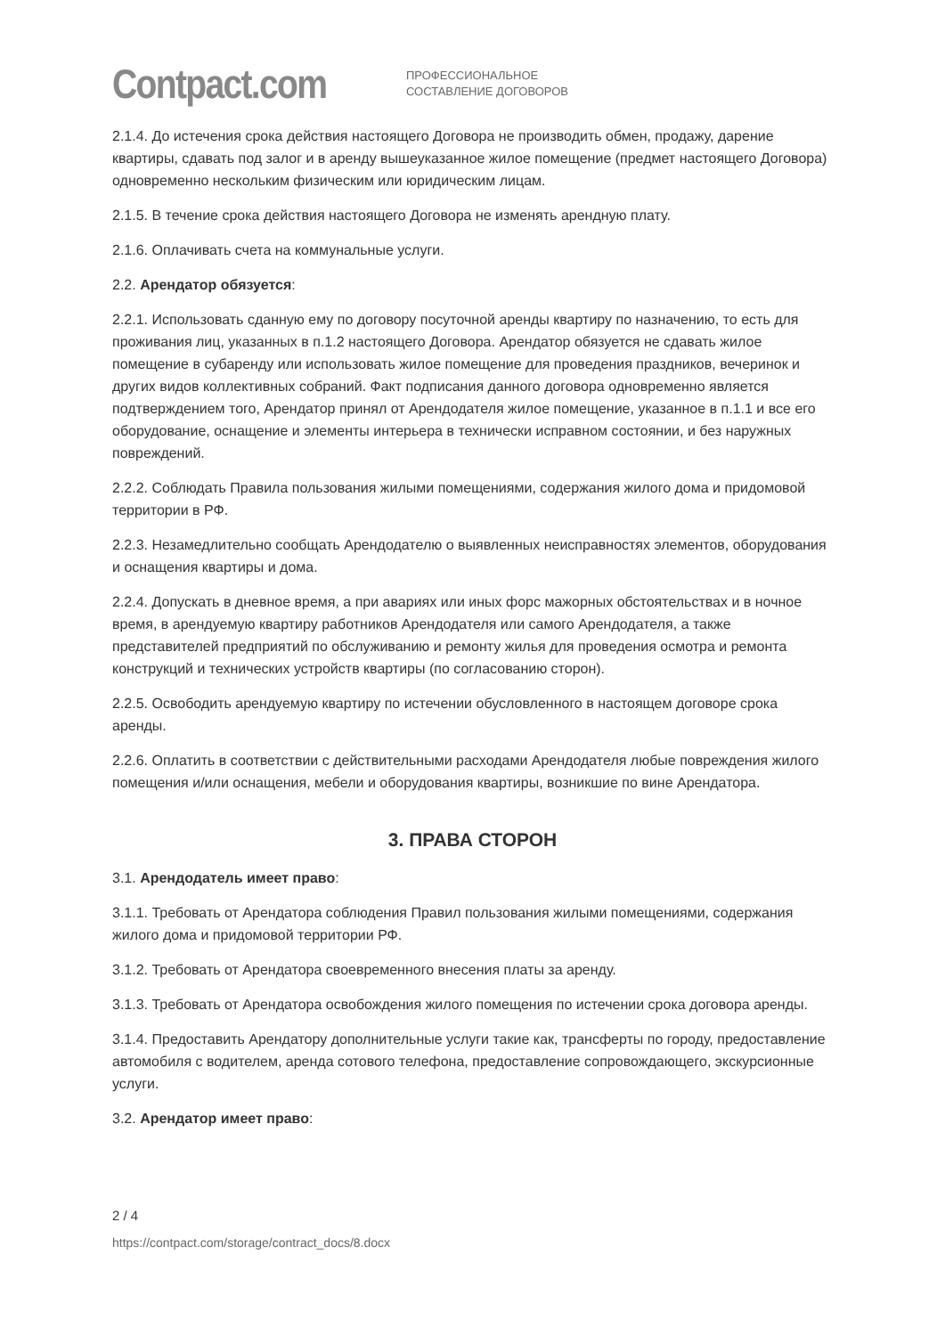Contpact.com
ПРОФЕССИОНАЛЬНОЕ
СОСТАВЛЕНИЕ ДОГОВОРОВ
2.1.4. До истечения срока действия настоящего Договора не производить обмен, продажу, дарение квартиры, сдавать под залог и в аренду вышеуказанное жилое помещение (предмет настоящего Договора) одновременно нескольким физическим или юридическим лицам.
2.1.5. В течение срока действия настоящего Договора не изменять арендную плату.
2.1.6. Оплачивать счета на коммунальные услуги.
2.2. Арендатор обязуется:
2.2.1. Использовать сданную ему по договору посуточной аренды квартиру по назначению, то есть для проживания лиц, указанных в п.1.2 настоящего Договора. Арендатор обязуется не сдавать жилое помещение в субаренду или использовать жилое помещение для проведения праздников, вечеринок и других видов коллективных собраний. Факт подписания данного договора одновременно является подтверждением того, Арендатор принял от Арендодателя жилое помещение, указанное в п.1.1 и все его оборудование, оснащение и элементы интерьера в технически исправном состоянии, и без наружных повреждений.
2.2.2. Соблюдать Правила пользования жилыми помещениями, содержания жилого дома и придомовой территории в РФ.
2.2.3. Незамедлительно сообщать Арендодателю о выявленных неисправностях элементов, оборудования и оснащения квартиры и дома.
2.2.4. Допускать в дневное время, а при авариях или иных форс мажорных обстоятельствах и в ночное время, в арендуемую квартиру работников Арендодателя или самого Арендодателя, а также представителей предприятий по обслуживанию и ремонту жилья для проведения осмотра и ремонта конструкций и технических устройств квартиры (по согласованию сторон).
2.2.5. Освободить арендуемую квартиру по истечении обусловленного в настоящем договоре срока аренды.
2.2.6. Оплатить в соответствии с действительными расходами Арендодателя любые повреждения жилого помещения и/или оснащения, мебели и оборудования квартиры, возникшие по вине Арендатора.
3. ПРАВА СТОРОН
3.1. Арендодатель имеет право:
3.1.1. Требовать от Арендатора соблюдения Правил пользования жилыми помещениями, содержания жилого дома и придомовой территории РФ.
3.1.2. Требовать от Арендатора своевременного внесения платы за аренду.
3.1.3. Требовать от Арендатора освобождения жилого помещения по истечении срока договора аренды.
3.1.4. Предоставить Арендатору дополнительные услуги такие как, трансферты по городу, предоставление автомобиля с водителем, аренда сотового телефона, предоставление сопровождающего, экскурсионные услуги.
3.2. Арендатор имеет право:
2 / 4
https://contpact.com/storage/contract_docs/8.docx